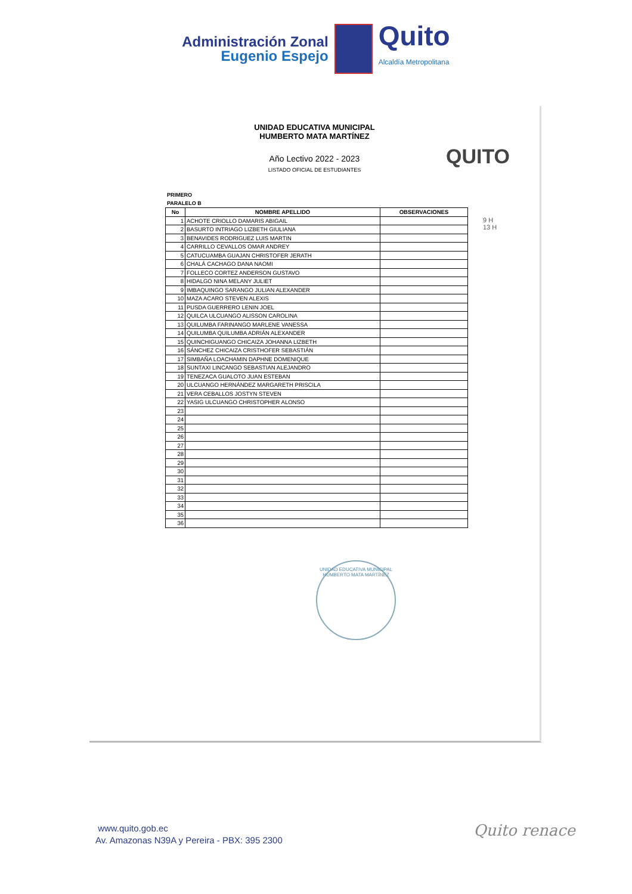Administración Zonal
Eugenio Espejo
Quito
Alcaldía Metropolitana
UNIDAD EDUCATIVA MUNICIPAL
HUMBERTO MATA MARTÍNEZ
QUITO
Año Lectivo 2022 - 2023
LISTADO OFICIAL DE ESTUDIANTES
PRIMERO
PARALELO B
9 H
13 H
| No | NOMBRE APELLIDO | OBSERVACIONES |
| --- | --- | --- |
| 1 | ACHOTE CRIOLLO DAMARIS ABIGAIL | |
| 2 | BASURTO INTRIAGO LIZBETH GIULIANA | |
| 3 | BENAVIDES RODRIGUEZ LUIS MARTIN | |
| 4 | CARRILLO CEVALLOS OMAR ANDREY | |
| 5 | CATUCUAMBA GUAJAN CHRISTOFER JERATH | |
| 6 | CHALÁ CACHAGO DANA NAOMI | |
| 7 | FOLLECO CORTEZ ANDERSON GUSTAVO | |
| 8 | HIDALGO NINA MELANY JULIET | |
| 9 | IMBAQUINGO SARANGO JULIAN ALEXANDER | |
| 10 | MAZA ACARO STEVEN ALEXIS | |
| 11 | PUSDA GUERRERO LENIN JOEL | |
| 12 | QUILCA ULCUANGO ALISSON CAROLINA | |
| 13 | QUILUMBA FARINANGO MARLENE VANESSA | |
| 14 | QUILUMBA QUILUMBA ADRIÁN ALEXANDER | |
| 15 | QUINCHIGUANGO CHICAIZA JOHANNA LIZBETH | |
| 16 | SÁNCHEZ CHICAIZA CRISTHOFER SEBASTIÁN | |
| 17 | SIMBAÑA LOACHAMIN DAPHNE DOMENIQUE | |
| 18 | SUNTAXI LINCANGO SEBASTIAN ALEJANDRO | |
| 19 | TENEZACA GUALOTO JUAN ESTEBAN | |
| 20 | ULCUANGO HERNÁNDEZ MARGARETH PRISCILA | |
| 21 | VERA CEBALLOS JOSTYN STEVEN | |
| 22 | YASIG ULCUANGO CHRISTOPHER ALONSO | |
| 23 | | |
| 24 | | |
| 25 | | |
| 26 | | |
| 27 | | |
| 28 | | |
| 29 | | |
| 30 | | |
| 31 | | |
| 32 | | |
| 33 | | |
| 34 | | |
| 35 | | |
| 36 | | |
UNIDAD EDUCATIVA MUNICIPAL HUMBERTO MATA MARTÍNEZ
www.quito.gob.ec
Av. Amazonas N39A y Pereira - PBX: 395 2300
Quito renace